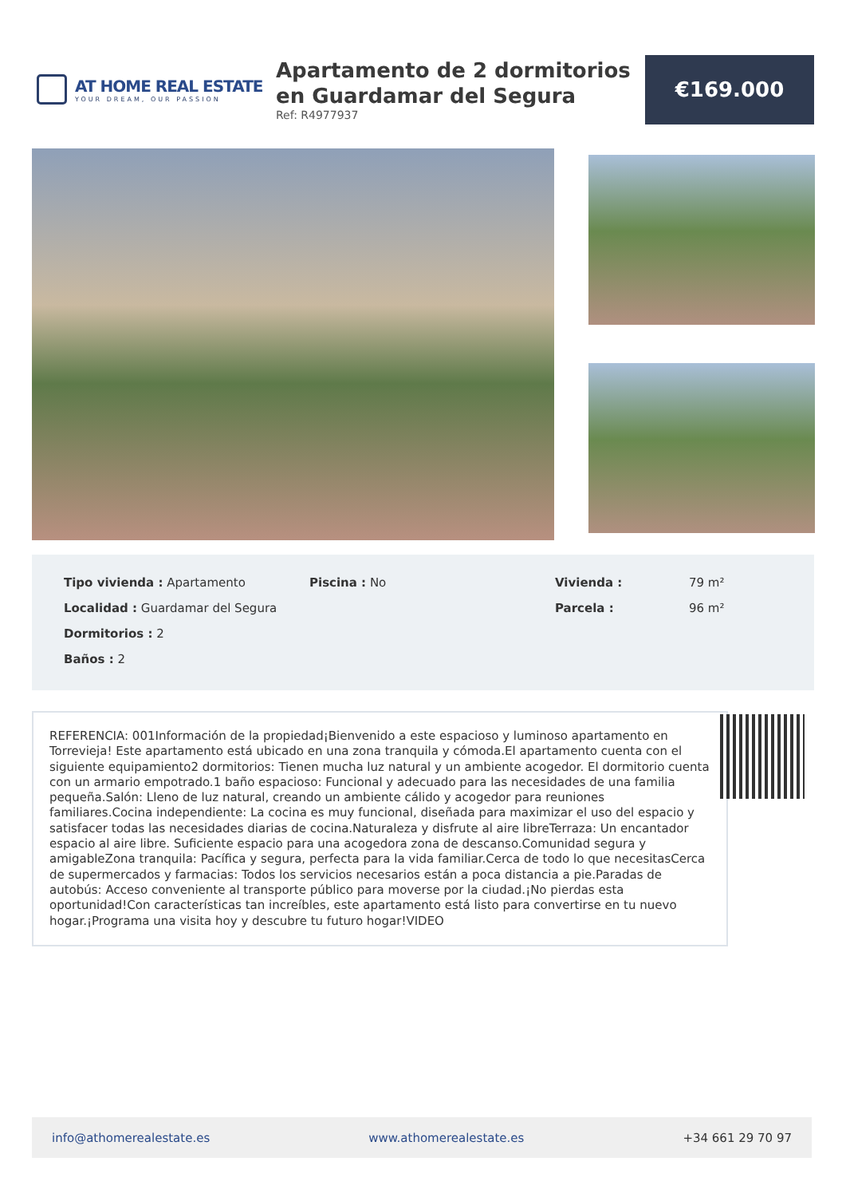AT HOME REAL ESTATE
YOUR DREAM, OUR PASSION
Apartamento de 2 dormitorios en Guardamar del Segura
Ref: R4977937
€169.000
Tipo vivienda : Apartamento
Localidad : Guardamar del Segura
Dormitorios : 2
Baños : 2
Piscina : No Vivienda :
Parcela :
79 m²
96 m²
REFERENCIA: 001Información de la propiedad¡Bienvenido a este espacioso y luminoso apartamento en Torrevieja! Este apartamento está ubicado en una zona tranquila y cómoda.El apartamento cuenta con el siguiente equipamiento2 dormitorios: Tienen mucha luz natural y un ambiente acogedor. El dormitorio cuenta con un armario empotrado.1 baño espacioso: Funcional y adecuado para las necesidades de una familia pequeña.Salón: Lleno de luz natural, creando un ambiente cálido y acogedor para reuniones familiares.Cocina independiente: La cocina es muy funcional, diseñada para maximizar el uso del espacio y satisfacer todas las necesidades diarias de cocina.Naturaleza y disfrute al aire libreTerraza: Un encantador espacio al aire libre. Suficiente espacio para una acogedora zona de descanso.Comunidad segura y amigableZona tranquila: Pacífica y segura, perfecta para la vida familiar.Cerca de todo lo que necesitasCerca de supermercados y farmacias: Todos los servicios necesarios están a poca distancia a pie.Paradas de autobús: Acceso conveniente al transporte público para moverse por la ciudad.¡No pierdas esta oportunidad!Con características tan increíbles, este apartamento está listo para convertirse en tu nuevo hogar.¡Programa una visita hoy y descubre tu futuro hogar!VIDEO
info@athomerealestate.es www.athomerealestate.es +34 661 29 70 97